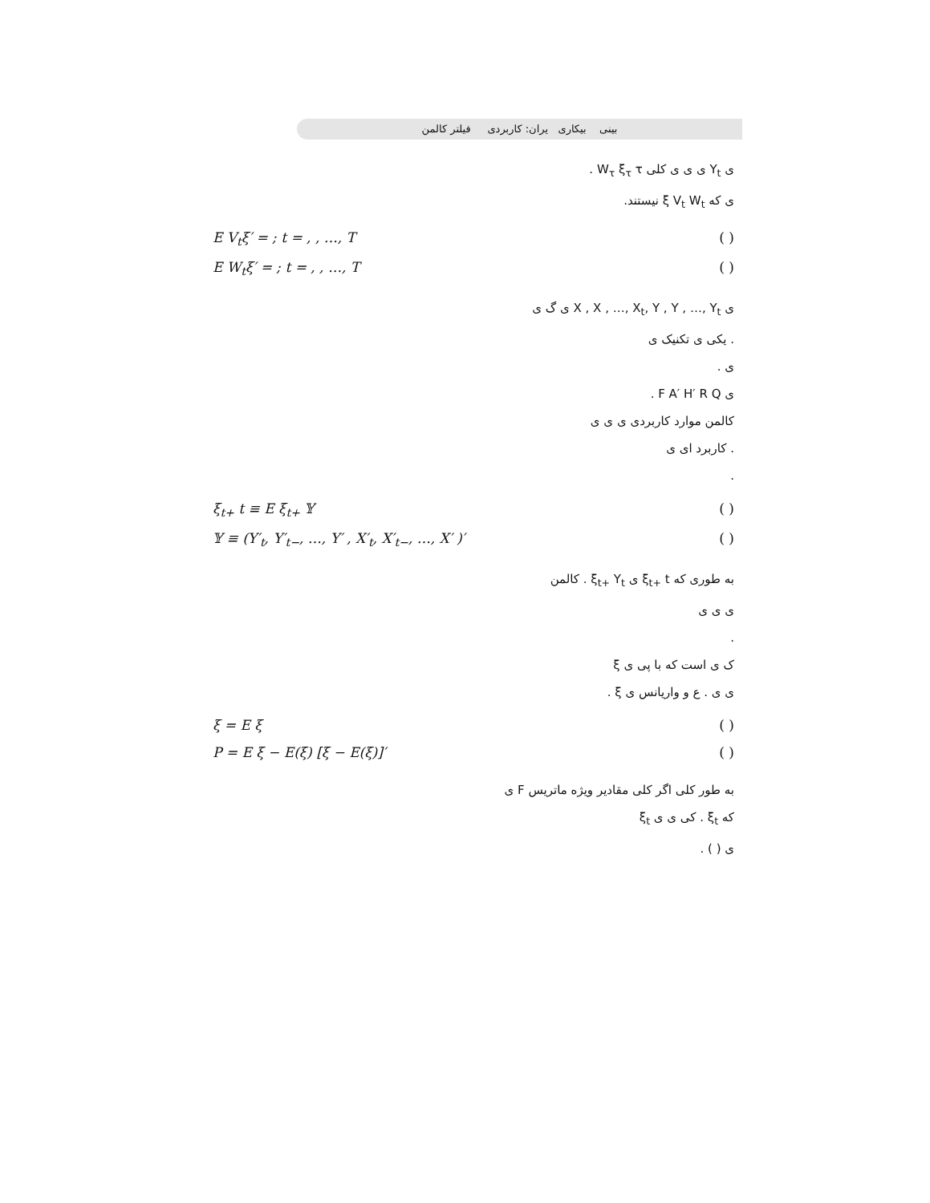بینی بیکاری یران: کاربردی فیلتر کالمن
ی Y<sub>t</sub> ی ی ی کلی W<sub>τ</sub> ξ<sub>τ</sub> τ .
ی که ξ V<sub>t</sub> W<sub>t</sub> نیستند.
E V<sub>t</sub>ξ′ = ; t = , , …, T ( )
E W<sub>t</sub>ξ′ = ; t = , , …, T ( )
ی X , X , …, X<sub>t</sub>, Y , Y , …, Y<sub>t</sub> ی گ ی
. یکی ی تکنیک ی
ی .
ی F A′ H′ R Q .
کالمن موارد کاربردی ی ی ی
. کاربرد ای ی
.
ξ<sub>t+</sub> t ≡ E ξ<sub>t+</sub> 𝕐 ( )
𝕐 ≡ (Y′<sub>t</sub>, Y′<sub>t−</sub>, …, Y′ , X′<sub>t</sub>, X′<sub>t−</sub>, …, X′ )′ ( )
به طوری که ξ<sub>t+</sub> t ی ξ<sub>t+</sub> Y<sub>t</sub> . کالمن
ی ی ی
.
ک ی است که با پی ی ξ
ی ی . ع و واریانس ی ξ .
ξ = E ξ ( )
P = E ξ − E(ξ) [ξ − E(ξ)]′ ( )
به طور کلی اگر کلی مقادیر ویژه ماتریس F ی
که ξ<sub>t</sub> . کی ی ی ξ<sub>t</sub>
ی ( ) .